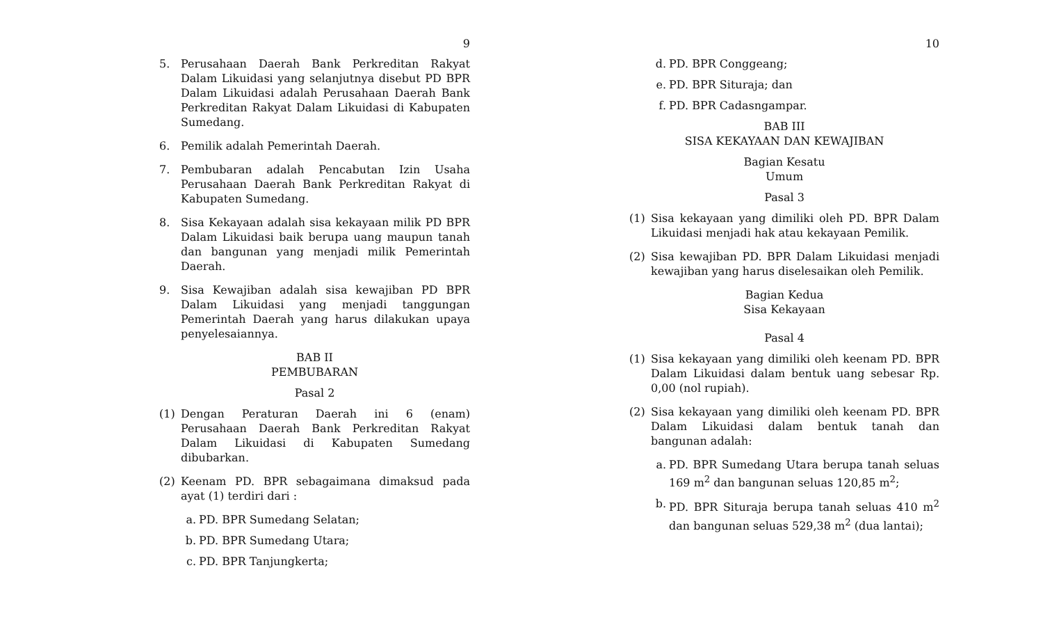9
5. Perusahaan Daerah Bank Perkreditan Rakyat Dalam Likuidasi yang selanjutnya disebut PD BPR Dalam Likuidasi adalah Perusahaan Daerah Bank Perkreditan Rakyat Dalam Likuidasi di Kabupaten Sumedang.
6. Pemilik adalah Pemerintah Daerah.
7. Pembubaran adalah Pencabutan Izin Usaha Perusahaan Daerah Bank Perkreditan Rakyat di Kabupaten Sumedang.
8. Sisa Kekayaan adalah sisa kekayaan milik PD BPR Dalam Likuidasi baik berupa uang maupun tanah dan bangunan yang menjadi milik Pemerintah Daerah.
9. Sisa Kewajiban adalah sisa kewajiban PD BPR Dalam Likuidasi yang menjadi tanggungan Pemerintah Daerah yang harus dilakukan upaya penyelesaiannya.
BAB II
PEMBUBARAN
Pasal 2
(1) Dengan Peraturan Daerah ini 6 (enam) Perusahaan Daerah Bank Perkreditan Rakyat Dalam Likuidasi di Kabupaten Sumedang dibubarkan.
(2) Keenam PD. BPR sebagaimana dimaksud pada ayat (1) terdiri dari :
a. PD. BPR Sumedang Selatan;
b. PD. BPR Sumedang Utara;
c. PD. BPR Tanjungkerta;
10
d. PD. BPR Conggeang;
e. PD. BPR Situraja; dan
f. PD. BPR Cadasngampar.
BAB III
SISA KEKAYAAN DAN KEWAJIBAN
Bagian Kesatu
Umum
Pasal 3
(1) Sisa kekayaan yang dimiliki oleh PD. BPR Dalam Likuidasi menjadi hak atau kekayaan Pemilik.
(2) Sisa kewajiban PD. BPR Dalam Likuidasi menjadi kewajiban yang harus diselesaikan oleh Pemilik.
Bagian Kedua
Sisa Kekayaan
Pasal 4
(1) Sisa kekayaan yang dimiliki oleh keenam PD. BPR Dalam Likuidasi dalam bentuk uang sebesar Rp. 0,00 (nol rupiah).
(2) Sisa kekayaan yang dimiliki oleh keenam PD. BPR Dalam Likuidasi dalam bentuk tanah dan bangunan adalah:
a. PD. BPR Sumedang Utara berupa tanah seluas 169 m<sup>2</sup> dan bangunan seluas 120,85 m<sup>2</sup>;
b. PD. BPR Situraja berupa tanah seluas 410 m<sup>2</sup> dan bangunan seluas 529,38 m<sup>2</sup> (dua lantai);